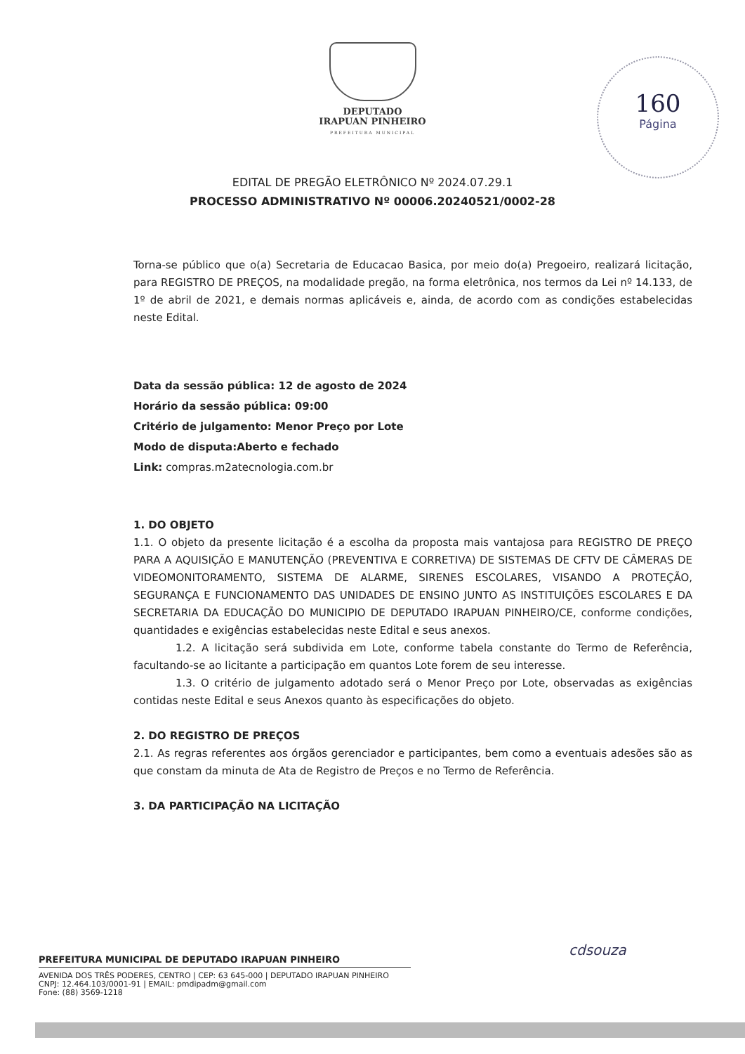DEPUTADO
IRAPUAN PINHEIRO
PREFEITURA MUNICIPAL
160
Página
EDITAL DE PREGÃO ELETRÔNICO Nº 2024.07.29.1
PROCESSO ADMINISTRATIVO Nº 00006.20240521/0002-28
Torna-se público que o(a) Secretaria de Educacao Basica, por meio do(a) Pregoeiro, realizará licitação, para REGISTRO DE PREÇOS, na modalidade pregão, na forma eletrônica, nos termos da Lei nº 14.133, de 1º de abril de 2021, e demais normas aplicáveis e, ainda, de acordo com as condições estabelecidas neste Edital.
Data da sessão pública: 12 de agosto de 2024
Horário da sessão pública: 09:00
Critério de julgamento: Menor Preço por Lote
Modo de disputa:Aberto e fechado
Link: compras.m2atecnologia.com.br
1. DO OBJETO
1.1. O objeto da presente licitação é a escolha da proposta mais vantajosa para REGISTRO DE PREÇO PARA A AQUISIÇÃO E MANUTENÇÃO (PREVENTIVA E CORRETIVA) DE SISTEMAS DE CFTV DE CÂMERAS DE VIDEOMONITORAMENTO, SISTEMA DE ALARME, SIRENES ESCOLARES, VISANDO A PROTEÇÃO, SEGURANÇA E FUNCIONAMENTO DAS UNIDADES DE ENSINO JUNTO AS INSTITUIÇÕES ESCOLARES E DA SECRETARIA DA EDUCAÇÃO DO MUNICIPIO DE DEPUTADO IRAPUAN PINHEIRO/CE, conforme condições, quantidades e exigências estabelecidas neste Edital e seus anexos.
1.2. A licitação será subdivida em Lote, conforme tabela constante do Termo de Referência, facultando-se ao licitante a participação em quantos Lote forem de seu interesse.
1.3. O critério de julgamento adotado será o Menor Preço por Lote, observadas as exigências contidas neste Edital e seus Anexos quanto às especificações do objeto.
2. DO REGISTRO DE PREÇOS
2.1. As regras referentes aos órgãos gerenciador e participantes, bem como a eventuais adesões são as que constam da minuta de Ata de Registro de Preços e no Termo de Referência.
3. DA PARTICIPAÇÃO NA LICITAÇÃO
cdsouza
PREFEITURA MUNICIPAL DE DEPUTADO IRAPUAN PINHEIRO
AVENIDA DOS TRÊS PODERES, CENTRO | CEP: 63 645-000 | DEPUTADO IRAPUAN PINHEIRO
CNPJ: 12.464.103/0001-91 | EMAIL: pmdipadm@gmail.com
Fone: (88) 3569-1218